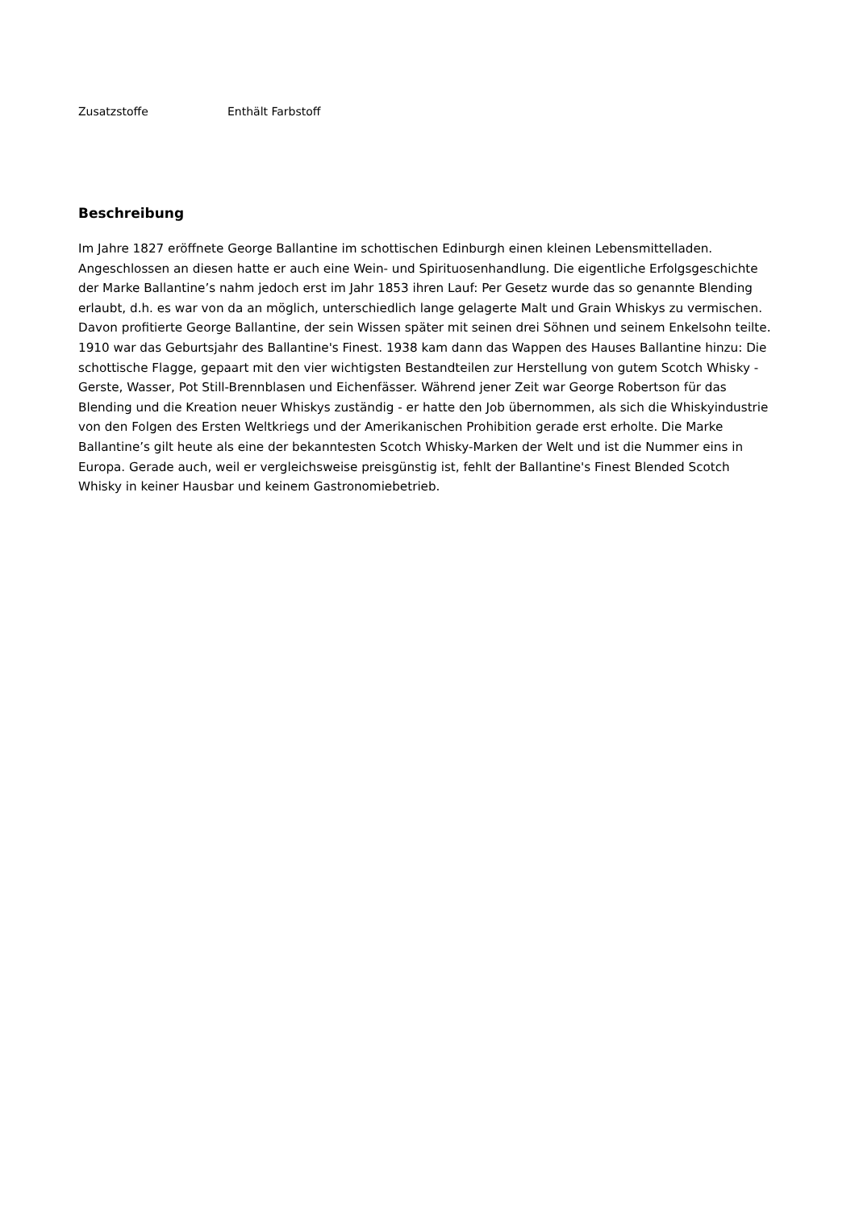| Zusatzstoffe | Enthält Farbstoff |
Beschreibung
Im Jahre 1827 eröffnete George Ballantine im schottischen Edinburgh einen kleinen Lebensmittelladen. Angeschlossen an diesen hatte er auch eine Wein- und Spirituosenhandlung. Die eigentliche Erfolgsgeschichte der Marke Ballantine’s nahm jedoch erst im Jahr 1853 ihren Lauf: Per Gesetz wurde das so genannte Blending erlaubt, d.h. es war von da an möglich, unterschiedlich lange gelagerte Malt und Grain Whiskys zu vermischen. Davon profitierte George Ballantine, der sein Wissen später mit seinen drei Söhnen und seinem Enkelsohn teilte. 1910 war das Geburtsjahr des Ballantine's Finest. 1938 kam dann das Wappen des Hauses Ballantine hinzu: Die schottische Flagge, gepaart mit den vier wichtigsten Bestandteilen zur Herstellung von gutem Scotch Whisky - Gerste, Wasser, Pot Still-Brennblasen und Eichenfässer. Während jener Zeit war George Robertson für das Blending und die Kreation neuer Whiskys zuständig - er hatte den Job übernommen, als sich die Whiskyindustrie von den Folgen des Ersten Weltkriegs und der Amerikanischen Prohibition gerade erst erholte. Die Marke Ballantine’s gilt heute als eine der bekanntesten Scotch Whisky-Marken der Welt und ist die Nummer eins in Europa. Gerade auch, weil er vergleichsweise preisgünstig ist, fehlt der Ballantine's Finest Blended Scotch Whisky in keiner Hausbar und keinem Gastronomiebetrieb.